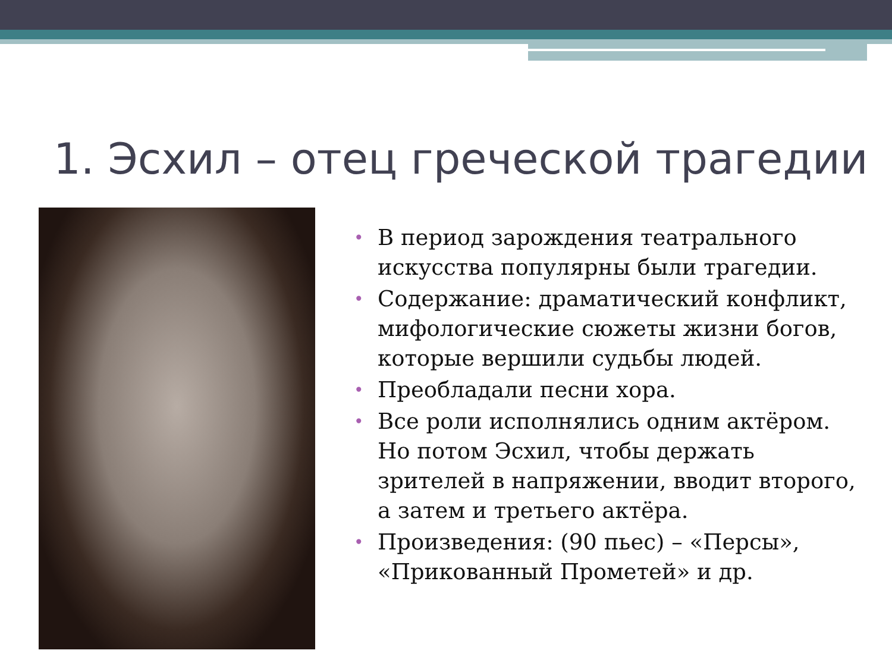1. Эсхил – отец греческой трагедии
• В период зарождения театрального искусства популярны были трагедии.
• Содержание: драматический конфликт, мифологические сюжеты жизни богов, которые вершили судьбы людей.
• Преобладали песни хора.
• Все роли исполнялись одним актёром. Но потом Эсхил, чтобы держать зрителей в напряжении, вводит второго, а затем и третьего актёра.
• Произведения: (90 пьес) – «Персы», «Прикованный Прометей» и др.